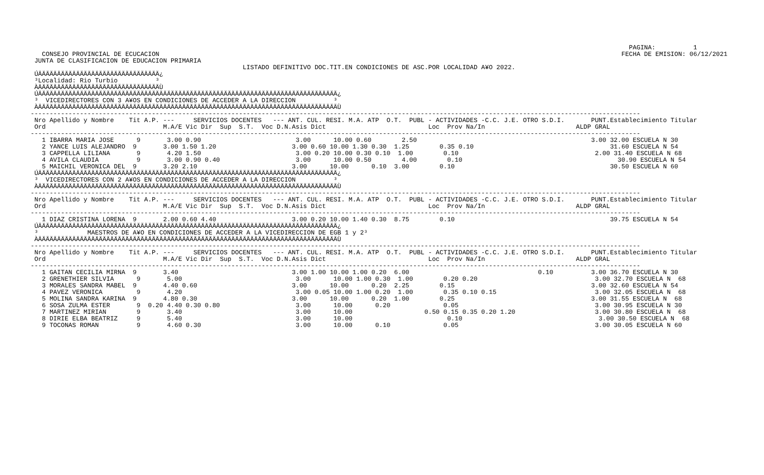PAGINA:          1
   CONSEJO PROVINCIAL DE ECUCACION                                                                                                                          FECHA DE EMISION: 06/12/2021
 JUNTA DE CLASIFICACION DE EDUCACION PRIMARIA
                                                        LISTADO DEFINITIVO DOC.TIT.EN CONDICIONES DE ASC.POR LOCALIDAD A¥O 2022.
 ÚÄÄÄÄÄÄÄÄÄÄÄÄÄÄÄÄÄÄÄÄÄÄÄÄÄÄÄÄÄÄÄÄ¿
 ³Localidad: Rio Turbio          ³
 ÀÄÄÄÄÄÄÄÄÄÄÄÄÄÄÄÄÄÄÄÄÄÄÄÄÄÄÄÄÄÄÄÄÙ
 ÚÄÄÄÄÄÄÄÄÄÄÄÄÄÄÄÄÄÄÄÄÄÄÄÄÄÄÄÄÄÄÄÄÄÄÄÄÄÄÄÄÄÄÄÄÄÄÄÄÄÄÄÄÄÄÄÄÄÄÄÄÄÄÄÄÄÄÄÄÄÄÄÄÄÄÄÄÄÄÄ¿
 ³  VICEDIRECTORES CON 3 A¥OS EN CONDICIONES DE ACCEDER A LA DIRECCION          ³
 ÀÄÄÄÄÄÄÄÄÄÄÄÄÄÄÄÄÄÄÄÄÄÄÄÄÄÄÄÄÄÄÄÄÄÄÄÄÄÄÄÄÄÄÄÄÄÄÄÄÄÄÄÄÄÄÄÄÄÄÄÄÄÄÄÄÄÄÄÄÄÄÄÄÄÄÄÄÄÄÄÙ
-----------------------------------------------------------------------------------------------------------------------------------------------------------------
 Nro Apellido y Nombre    Tit A.P. ---     SERVICIOS DOCENTES   --- ANT. CUL. RESI. M.A. ATP  O.T.  PUBL - ACTIVIDADES -C.C. J.E. OTRO S.D.I.       PUNT.Establecimiento Titular
 Ord                               M.A/E Vic Dir  Sup  S.T.  Voc D.N.Asis Dict                           Loc  Prov Na/In                        ALDP GRAL
-----------------------------------------------------------------------------------------------------------------------------------------------------------------
   1 IBARRA MARIA JOSE      9       3.00 0.90                         3.00      10.00 0.60        2.50                                              3.00 32.00 ESCUELA N 30
   2 YANCE LUIS ALEJANDRO  9       3.00 1.50 1.20                    3.00 0.60 10.00 1.30 0.30  1.25        0.35 0.10                                    31.60 ESCUELA N 54
   3 CAPPELLA LILIANA       9       4.20 1.50                         3.00 0.20 10.00 0.30 0.10  1.00        0.10                                    2.00 31.40 ESCUELA N 68
   4 AVILA CLAUDIA          9       3.00 0.90 0.40                    3.00      10.00 0.50        4.00        0.10                                         30.90 ESCUELA N 54
   5 MAICHIL VERONICA DEL  9       3.20 2.10                         3.00      10.00      0.10  3.00        0.10                                         30.50 ESCUELA N 60
 ÚÄÄÄÄÄÄÄÄÄÄÄÄÄÄÄÄÄÄÄÄÄÄÄÄÄÄÄÄÄÄÄÄÄÄÄÄÄÄÄÄÄÄÄÄÄÄÄÄÄÄÄÄÄÄÄÄÄÄÄÄÄÄÄÄÄÄÄÄÄÄÄÄÄÄÄÄÄÄÄ¿
 ³  VICEDIRECTORES CON 2 A¥OS EN CONDICIONES DE ACCEDER A LA DIRECCION          ³
 ÀÄÄÄÄÄÄÄÄÄÄÄÄÄÄÄÄÄÄÄÄÄÄÄÄÄÄÄÄÄÄÄÄÄÄÄÄÄÄÄÄÄÄÄÄÄÄÄÄÄÄÄÄÄÄÄÄÄÄÄÄÄÄÄÄÄÄÄÄÄÄÄÄÄÄÄÄÄÄÄÙ
-----------------------------------------------------------------------------------------------------------------------------------------------------------------
 Nro Apellido y Nombre    Tit A.P. ---     SERVICIOS DOCENTES   --- ANT. CUL. RESI. M.A. ATP  O.T.  PUBL - ACTIVIDADES -C.C. J.E. OTRO S.D.I.       PUNT.Establecimiento Titular
 Ord                               M.A/E Vic Dir  Sup  S.T.  Voc D.N.Asis Dict                           Loc  Prov Na/In                        ALDP GRAL
-----------------------------------------------------------------------------------------------------------------------------------------------------------------
   1 DIAZ CRISTINA LORENA  9       2.00 0.60 4.40                    3.00 0.20 10.00 1.40 0.30  8.75        0.10                                         39.75 ESCUELA N 54
 ÚÄÄÄÄÄÄÄÄÄÄÄÄÄÄÄÄÄÄÄÄÄÄÄÄÄÄÄÄÄÄÄÄÄÄÄÄÄÄÄÄÄÄÄÄÄÄÄÄÄÄÄÄÄÄÄÄÄÄÄÄÄÄÄÄÄÄÄÄÄÄÄÄÄÄÄÄÄÄÄ¿
 ³             MAESTROS DE A¥O EN CONDICIONES DE ACCEDER A LA VICEDIRECCION DE EGB 1 y 2³
 ÀÄÄÄÄÄÄÄÄÄÄÄÄÄÄÄÄÄÄÄÄÄÄÄÄÄÄÄÄÄÄÄÄÄÄÄÄÄÄÄÄÄÄÄÄÄÄÄÄÄÄÄÄÄÄÄÄÄÄÄÄÄÄÄÄÄÄÄÄÄÄÄÄÄÄÄÄÄÄÄÙ
-----------------------------------------------------------------------------------------------------------------------------------------------------------------
 Nro Apellido y Nombre    Tit A.P. ---     SERVICIOS DOCENTES   --- ANT. CUL. RESI. M.A. ATP  O.T.  PUBL - ACTIVIDADES -C.C. J.E. OTRO S.D.I.       PUNT.Establecimiento Titular
 Ord                               M.A/E Vic Dir  Sup  S.T.  Voc D.N.Asis Dict                           Loc  Prov Na/In                        ALDP GRAL
-----------------------------------------------------------------------------------------------------------------------------------------------------------------
   1 GAITAN CECILIA MIRNA  9       3.40                              3.00 1.00 10.00 1.00 0.20  6.00                                  0.10          3.00 36.70 ESCUELA N 30
   2 GRENETHIER SILVIA      9       5.00                              3.00      10.00 1.00 0.30  1.00        0.20 0.20                               3.00 32.70 ESCUELA N  68
   3 MORALES SANDRA MABEL  9       4.40 0.60                         3.00      10.00      0.20  2.25        0.15                                    3.00 32.60 ESCUELA N 54
   4 PAVEZ VERONICA         9       4.20                              3.00 0.05 10.00 1.00 0.20  1.00        0.35 0.10 0.15                          3.00 32.05 ESCUELA N  68
   5 MOLINA SANDRA KARINA  9       4.80 0.30                         3.00      10.00      0.20  1.00        0.25                                    3.00 31.55 ESCUELA N  68
   6 SOSA ZULMA ESTER       9  0.20 4.40 0.30 0.80                    3.00      10.00      0.20              0.05                                    3.00 30.95 ESCUELA N 30
   7 MARTINEZ MIRIAN        9       3.40                              3.00      10.00                   0.50 0.15 0.35 0.20 1.20                     3.00 30.80 ESCUELA N  68
   8 DIRIE ELBA BEATRIZ     9       5.40                              3.00      10.00                         0.10                                    3.00 30.50 ESCUELA N  68
   9 TOCONAS ROMAN          9       4.60 0.30                         3.00      10.00      0.10              0.05                                    3.00 30.05 ESCUELA N 60